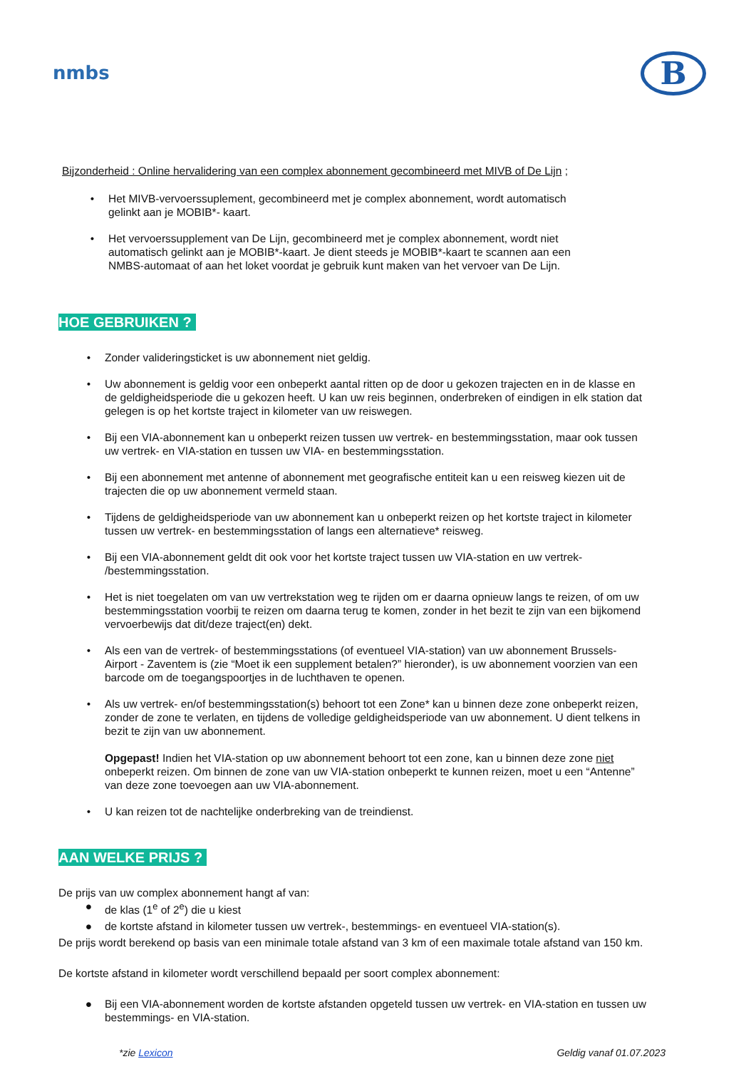nmbs
B
Bijzonderheid : Online hervalidering van een complex abonnement gecombineerd met MIVB of De Lijn ;
• Het MIVB-vervoerssuplement, gecombineerd met je complex abonnement, wordt automatisch gelinkt aan je MOBIB*- kaart.
• Het vervoerssupplement van De Lijn, gecombineerd met je complex abonnement, wordt niet automatisch gelinkt aan je MOBIB*-kaart. Je dient steeds je MOBIB*-kaart te scannen aan een NMBS-automaat of aan het loket voordat je gebruik kunt maken van het vervoer van De Lijn.
HOE GEBRUIKEN ?
• Zonder valideringsticket is uw abonnement niet geldig.
• Uw abonnement is geldig voor een onbeperkt aantal ritten op de door u gekozen trajecten en in de klasse en de geldigheidsperiode die u gekozen heeft. U kan uw reis beginnen, onderbreken of eindigen in elk station dat gelegen is op het kortste traject in kilometer van uw reiswegen.
• Bij een VIA-abonnement kan u onbeperkt reizen tussen uw vertrek- en bestemmingsstation, maar ook tussen uw vertrek- en VIA-station en tussen uw VIA- en bestemmingsstation.
• Bij een abonnement met antenne of abonnement met geografische entiteit kan u een reisweg kiezen uit de trajecten die op uw abonnement vermeld staan.
• Tijdens de geldigheidsperiode van uw abonnement kan u onbeperkt reizen op het kortste traject in kilometer tussen uw vertrek- en bestemmingsstation of langs een alternatieve* reisweg.
• Bij een VIA-abonnement geldt dit ook voor het kortste traject tussen uw VIA-station en uw vertrek- /bestemmingsstation.
• Het is niet toegelaten om van uw vertrekstation weg te rijden om er daarna opnieuw langs te reizen, of om uw bestemmingsstation voorbij te reizen om daarna terug te komen, zonder in het bezit te zijn van een bijkomend vervoerbewijs dat dit/deze traject(en) dekt.
• Als een van de vertrek- of bestemmingsstations (of eventueel VIA-station) van uw abonnement Brussels-Airport - Zaventem is (zie “Moet ik een supplement betalen?” hieronder), is uw abonnement voorzien van een barcode om de toegangspoortjes in de luchthaven te openen.
• Als uw vertrek- en/of bestemmingsstation(s) behoort tot een Zone* kan u binnen deze zone onbeperkt reizen, zonder de zone te verlaten, en tijdens de volledige geldigheidsperiode van uw abonnement. U dient telkens in bezit te zijn van uw abonnement.
Opgepast! Indien het VIA-station op uw abonnement behoort tot een zone, kan u binnen deze zone niet onbeperkt reizen. Om binnen de zone van uw VIA-station onbeperkt te kunnen reizen, moet u een “Antenne” van deze zone toevoegen aan uw VIA-abonnement.
• U kan reizen tot de nachtelijke onderbreking van de treindienst.
AAN WELKE PRIJS ?
De prijs van uw complex abonnement hangt af van:
● de klas (1<sup>e</sup> of 2<sup>e</sup>) die u kiest
● de kortste afstand in kilometer tussen uw vertrek-, bestemmings- en eventueel VIA-station(s).
De prijs wordt berekend op basis van een minimale totale afstand van 3 km of een maximale totale afstand van 150 km.
De kortste afstand in kilometer wordt verschillend bepaald per soort complex abonnement:
● Bij een VIA-abonnement worden de kortste afstanden opgeteld tussen uw vertrek- en VIA-station en tussen uw bestemmings- en VIA-station.
*zie Lexicon Geldig vanaf 01.07.2023